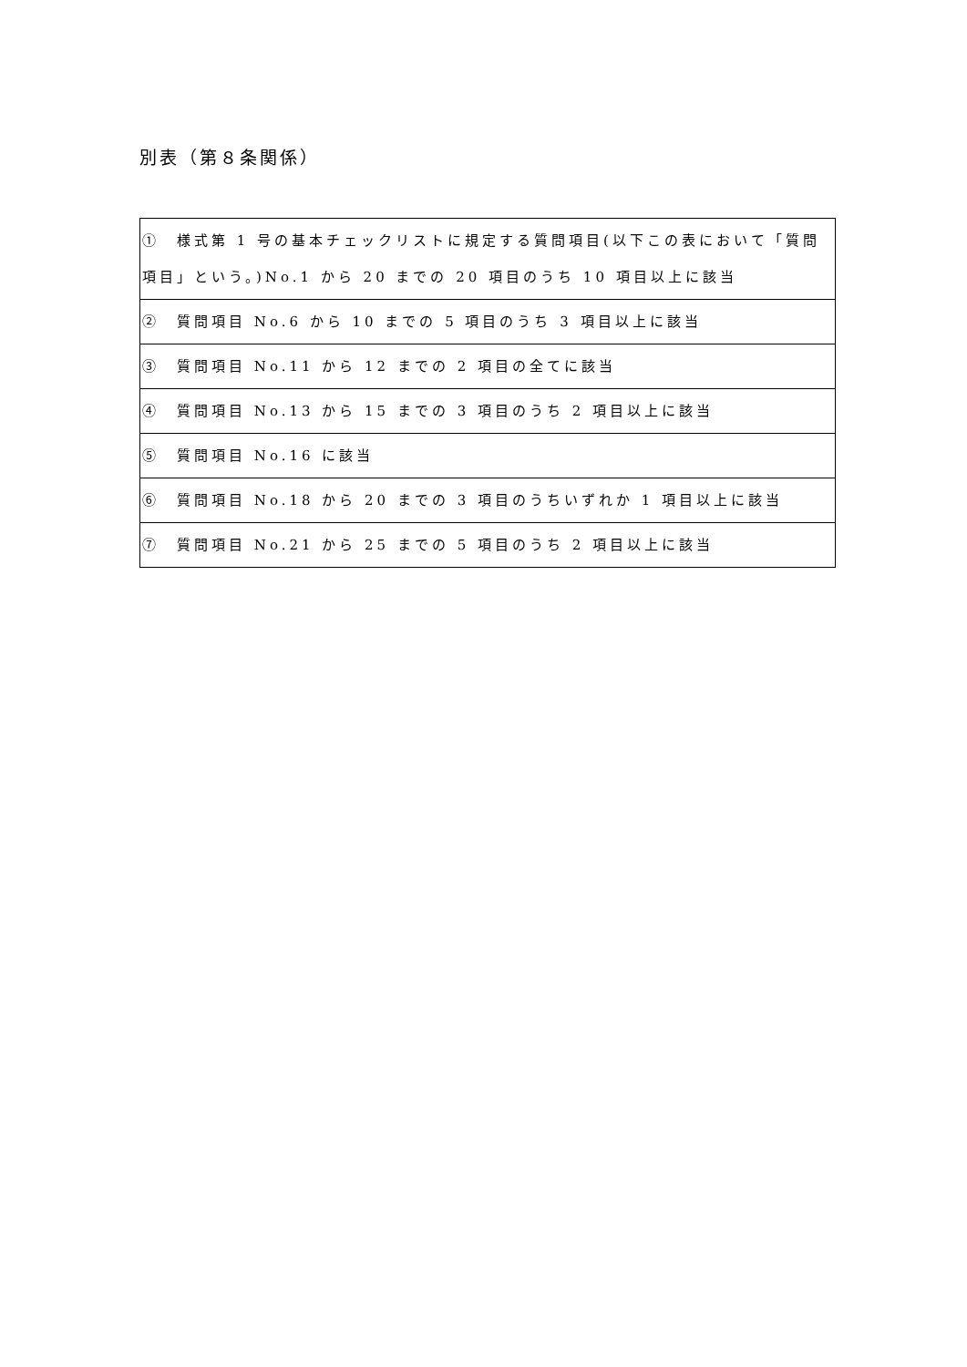別表（第８条関係）
| ① 様式第 1 号の基本チェックリストに規定する質問項目(以下この表において「質問項目」という。)No.1 から 20 までの 20 項目のうち 10 項目以上に該当 |
| ② 質問項目 No.6 から 10 までの 5 項目のうち 3 項目以上に該当 |
| ③ 質問項目 No.11 から 12 までの 2 項目の全てに該当 |
| ④ 質問項目 No.13 から 15 までの 3 項目のうち 2 項目以上に該当 |
| ⑤ 質問項目 No.16 に該当 |
| ⑥ 質問項目 No.18 から 20 までの 3 項目のうちいずれか 1 項目以上に該当 |
| ⑦ 質問項目 No.21 から 25 までの 5 項目のうち 2 項目以上に該当 |